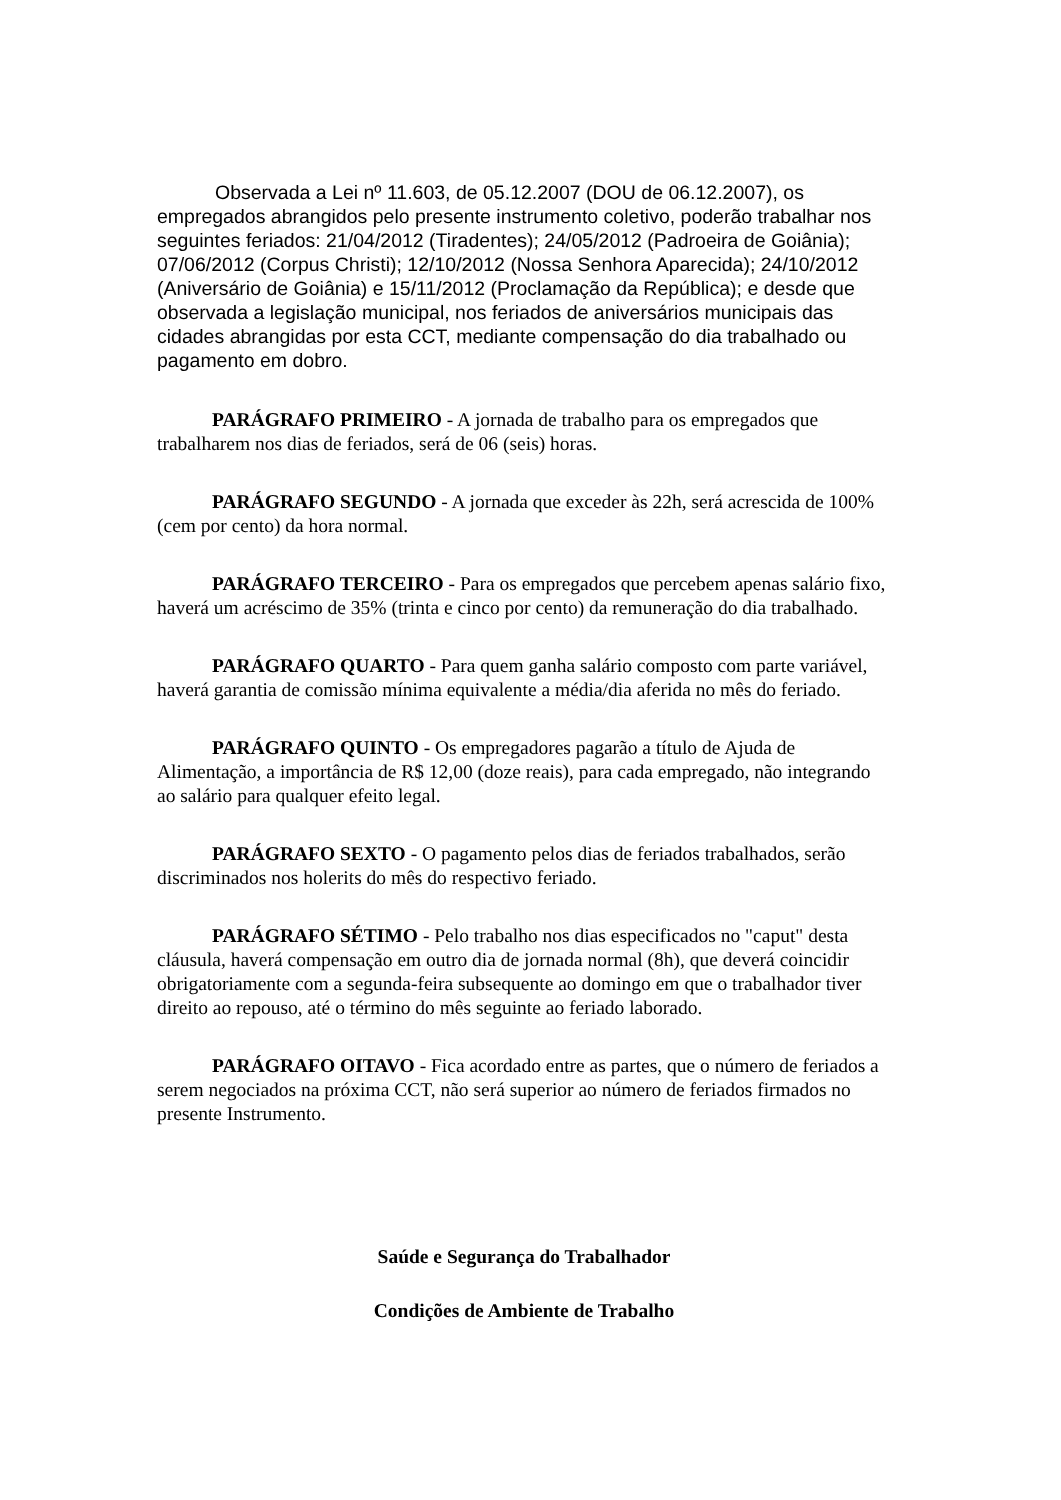Observada a Lei nº 11.603, de 05.12.2007 (DOU de 06.12.2007), os empregados abrangidos pelo presente instrumento coletivo, poderão trabalhar nos seguintes feriados: 21/04/2012 (Tiradentes); 24/05/2012 (Padroeira de Goiânia); 07/06/2012 (Corpus Christi); 12/10/2012 (Nossa Senhora Aparecida); 24/10/2012 (Aniversário de Goiânia) e 15/11/2012 (Proclamação da República); e desde que observada a legislação municipal, nos feriados de aniversários municipais das cidades abrangidas por esta CCT, mediante compensação do dia trabalhado ou pagamento em dobro.
PARÁGRAFO PRIMEIRO - A jornada de trabalho para os empregados que trabalharem nos dias de feriados, será de 06 (seis) horas.
PARÁGRAFO SEGUNDO - A jornada que exceder às 22h, será acrescida de 100% (cem por cento) da hora normal.
PARÁGRAFO TERCEIRO - Para os empregados que percebem apenas salário fixo, haverá um acréscimo de 35% (trinta e cinco por cento) da remuneração do dia trabalhado.
PARÁGRAFO QUARTO - Para quem ganha salário composto com parte variável, haverá garantia de comissão mínima equivalente a média/dia aferida no mês do feriado.
PARÁGRAFO QUINTO - Os empregadores pagarão a título de Ajuda de Alimentação, a importância de R$ 12,00 (doze reais), para cada empregado, não integrando ao salário para qualquer efeito legal.
PARÁGRAFO SEXTO - O pagamento pelos dias de feriados trabalhados, serão discriminados nos holerits do mês do respectivo feriado.
PARÁGRAFO SÉTIMO - Pelo trabalho nos dias especificados no "caput" desta cláusula, haverá compensação em outro dia de jornada normal (8h), que deverá coincidir obrigatoriamente com a segunda-feira subsequente ao domingo em que o trabalhador tiver direito ao repouso, até o término do mês seguinte ao feriado laborado.
PARÁGRAFO OITAVO - Fica acordado entre as partes, que o número de feriados a serem negociados na próxima CCT, não será superior ao número de feriados firmados no presente Instrumento.
Saúde e Segurança do Trabalhador
Condições de Ambiente de Trabalho